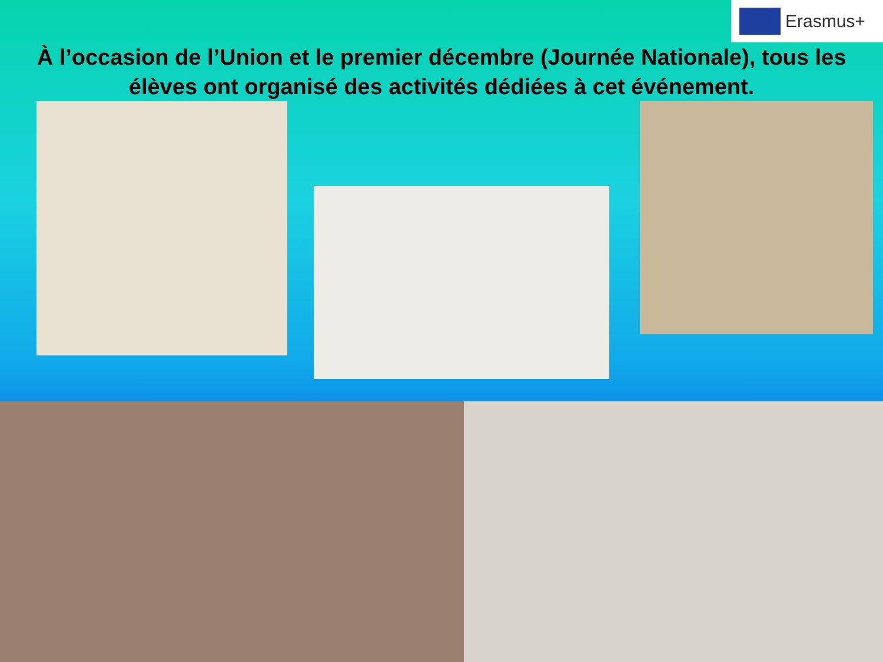Erasmus+
À l’occasion de l’Union et le premier décembre (Journée Nationale), tous les élèves ont organisé des activités dédiées à cet événement.